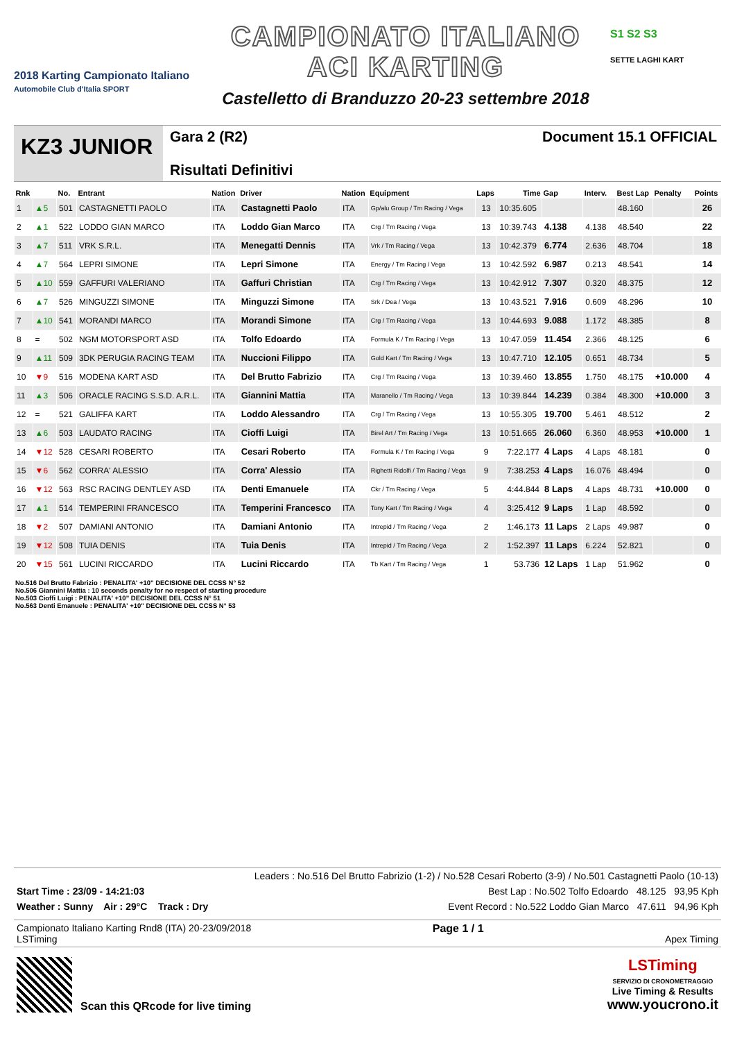2018 Karting Campionato Italiano
Automobile Club d'Italia SPORT
CAMPIONATO ITALIANO
ACI KARTING
Castelletto di Branduzzo 20-23 settembre 2018
S1 S2 S3
SETTE LAGHI KART
KZ3 JUNIOR
Gara 2 (R2)
Risultati Definitivi
Document 15.1 OFFICIAL
| Rnk | | No. | Entrant | Nation | Driver | Nation | Equipment | Laps | Time | Gap | Interv. | Best Lap | Penalty | Points |
| --- | --- | --- | --- | --- | --- | --- | --- | --- | --- | --- | --- | --- | --- | --- |
| 1 | ▲5 | 501 | CASTAGNETTI PAOLO | ITA | Castagnetti Paolo | ITA | Gp/alu Group / Tm Racing / Vega | 13 | 10:35.605 | | | 48.160 | | 26 |
| 2 | ▲1 | 522 | LODDO GIAN MARCO | ITA | Loddo Gian Marco | ITA | Crg / Tm Racing / Vega | 13 | 10:39.743 | 4.138 | 4.138 | 48.540 | | 22 |
| 3 | ▲7 | 511 | VRK S.R.L. | ITA | Menegatti Dennis | ITA | Vrk / Tm Racing / Vega | 13 | 10:42.379 | 6.774 | 2.636 | 48.704 | | 18 |
| 4 | ▲7 | 564 | LEPRI SIMONE | ITA | Lepri Simone | ITA | Energy / Tm Racing / Vega | 13 | 10:42.592 | 6.987 | 0.213 | 48.541 | | 14 |
| 5 | ▲10 | 559 | GAFFURI VALERIANO | ITA | Gaffuri Christian | ITA | Crg / Tm Racing / Vega | 13 | 10:42.912 | 7.307 | 0.320 | 48.375 | | 12 |
| 6 | ▲7 | 526 | MINGUZZI SIMONE | ITA | Minguzzi Simone | ITA | Srk / Dea / Vega | 13 | 10:43.521 | 7.916 | 0.609 | 48.296 | | 10 |
| 7 | ▲10 | 541 | MORANDI MARCO | ITA | Morandi Simone | ITA | Crg / Tm Racing / Vega | 13 | 10:44.693 | 9.088 | 1.172 | 48.385 | | 8 |
| 8 | = | 502 | NGM MOTORSPORT ASD | ITA | Tolfo Edoardo | ITA | Formula K / Tm Racing / Vega | 13 | 10:47.059 | 11.454 | 2.366 | 48.125 | | 6 |
| 9 | ▲11 | 509 | 3DK PERUGIA RACING TEAM | ITA | Nuccioni Filippo | ITA | Gold Kart / Tm Racing / Vega | 13 | 10:47.710 | 12.105 | 0.651 | 48.734 | | 5 |
| 10 | ▼9 | 516 | MODENA KART ASD | ITA | Del Brutto Fabrizio | ITA | Crg / Tm Racing / Vega | 13 | 10:39.460 | 13.855 | 1.750 | 48.175 | +10.000 | 4 |
| 11 | ▲3 | 506 | ORACLE RACING S.S.D. A.R.L. | ITA | Giannini Mattia | ITA | Maranello / Tm Racing / Vega | 13 | 10:39.844 | 14.239 | 0.384 | 48.300 | +10.000 | 3 |
| 12 | = | 521 | GALIFFA KART | ITA | Loddo Alessandro | ITA | Crg / Tm Racing / Vega | 13 | 10:55.305 | 19.700 | 5.461 | 48.512 | | 2 |
| 13 | ▲6 | 503 | LAUDATO RACING | ITA | Cioffi Luigi | ITA | Birel Art / Tm Racing / Vega | 13 | 10:51.665 | 26.060 | 6.360 | 48.953 | +10.000 | 1 |
| 14 | ▼12 | 528 | CESARI ROBERTO | ITA | Cesari Roberto | ITA | Formula K / Tm Racing / Vega | 9 | 7:22.177 | 4 Laps | 4 Laps | 48.181 | | 0 |
| 15 | ▼6 | 562 | CORRA' ALESSIO | ITA | Corra' Alessio | ITA | Righetti Ridolfi / Tm Racing / Vega | 9 | 7:38.253 | 4 Laps | 16.076 | 48.494 | | 0 |
| 16 | ▼12 | 563 | RSC RACING DENTLEY ASD | ITA | Denti Emanuele | ITA | Ckr / Tm Racing / Vega | 5 | 4:44.844 | 8 Laps | 4 Laps | 48.731 | +10.000 | 0 |
| 17 | ▲1 | 514 | TEMPERINI FRANCESCO | ITA | Temperini Francesco | ITA | Tony Kart / Tm Racing / Vega | 4 | 3:25.412 | 9 Laps | 1 Lap | 48.592 | | 0 |
| 18 | ▼2 | 507 | DAMIANI ANTONIO | ITA | Damiani Antonio | ITA | Intrepid / Tm Racing / Vega | 2 | 1:46.173 | 11 Laps | 2 Laps | 49.987 | | 0 |
| 19 | ▼12 | 508 | TUIA DENIS | ITA | Tuia Denis | ITA | Intrepid / Tm Racing / Vega | 2 | 1:52.397 | 11 Laps | 6.224 | 52.821 | | 0 |
| 20 | ▼15 | 561 | LUCINI RICCARDO | ITA | Lucini Riccardo | ITA | Tb Kart / Tm Racing / Vega | 1 | 53.736 | 12 Laps | 1 Lap | 51.962 | | 0 |
No.516 Del Brutto Fabrizio : PENALITA' +10" DECISIONE DEL CCSS N° 52
No.506 Giannini Mattia : 10 seconds penalty for no respect of starting procedure
No.503 Cioffi Luigi : PENALITA' +10" DECISIONE DEL CCSS N° 51
No.563 Denti Emanuele : PENALITA' +10" DECISIONE DEL CCSS N° 53
Leaders : No.516 Del Brutto Fabrizio (1-2) / No.528 Cesari Roberto (3-9) / No.501 Castagnetti Paolo (10-13)
Start Time : 23/09 - 14:21:03 Best Lap : No.502 Tolfo Edoardo 48.125 93,95 Kph
Weather : Sunny Air : 29°C Track : Dry Event Record : No.522 Loddo Gian Marco 47.611 94,96 Kph
Campionato Italiano Karting Rnd8 (ITA) 20-23/09/2018
LSTiming Page 1 / 1
Apex Timing
Scan this QRcode for live timing
LSTiming
SERVIZIO DI CRONOMETRAGGIO
Live Timing & Results
www.youcrono.it